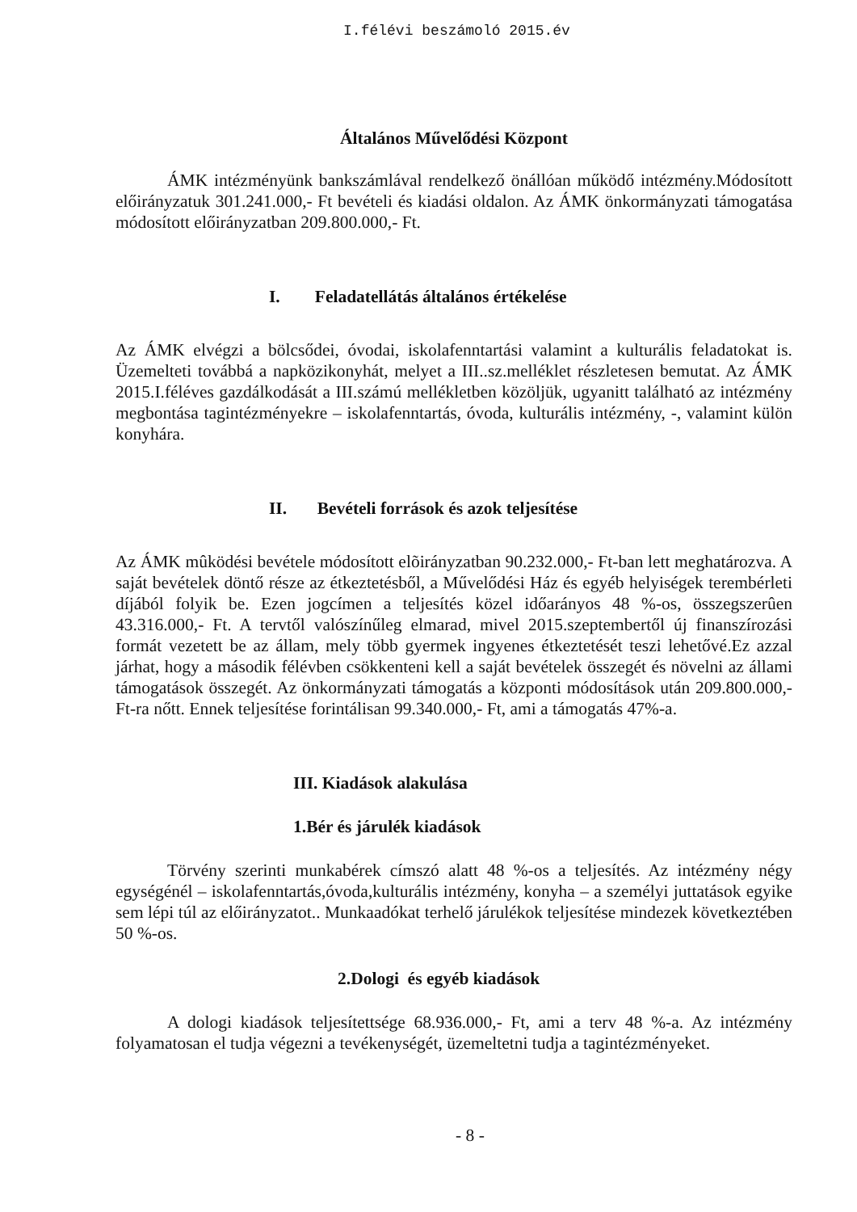I.félévi beszámoló 2015.év
Általános Művelődési Központ
ÁMK intézményünk bankszámlával rendelkező önállóan működő intézmény.Módosított előirányzatuk 301.241.000,- Ft bevételi és kiadási oldalon. Az ÁMK önkormányzati támogatása módosított előirányzatban 209.800.000,- Ft.
I. Feladatellátás általános értékelése
Az ÁMK elvégzi a bölcsődei, óvodai, iskolafenntartási valamint a kulturális feladatokat is. Üzemelteti továbbá a napközikonyhát, melyet a III..sz.melléklet részletesen bemutat. Az ÁMK 2015.I.féléves gazdálkodását a III.számú mellékletben közöljük, ugyanitt található az intézmény megbontása tagintézményekre – iskolafenntartás, óvoda, kulturális intézmény, -, valamint külön konyhára.
II. Bevételi források és azok teljesítése
Az ÁMK mûködési bevétele módosított elõirányzatban 90.232.000,- Ft-ban lett meghatározva. A saját bevételek döntő része az étkeztetésből, a Művelődési Ház és egyéb helyiségek terembérleti díjából folyik be. Ezen jogcímen a teljesítés közel időarányos 48 %-os, összegszerûen 43.316.000,- Ft. A tervtől valószínűleg elmarad, mivel 2015.szeptembertől új finanszírozási formát vezetett be az állam, mely több gyermek ingyenes étkeztetését teszi lehetővé.Ez azzal járhat, hogy a második félévben csökkenteni kell a saját bevételek összegét és növelni az állami támogatások összegét. Az önkormányzati támogatás a központi módosítások után 209.800.000,- Ft-ra nőtt. Ennek teljesítése forintálisan 99.340.000,- Ft, ami a támogatás 47%-a.
III. Kiadások alakulása
1.Bér és járulék kiadások
Törvény szerinti munkabérek címszó alatt 48 %-os a teljesítés. Az intézmény négy egységénél – iskolafenntartás,óvoda,kulturális intézmény, konyha – a személyi juttatások egyike sem lépi túl az előirányzatot.. Munkaadókat terhelő járulékok teljesítése mindezek következtében 50 %-os.
2.Dologi és egyéb kiadások
A dologi kiadások teljesítettsége 68.936.000,- Ft, ami a terv 48 %-a. Az intézmény folyamatosan el tudja végezni a tevékenységét, üzemeltetni tudja a tagintézményeket.
- 8 -